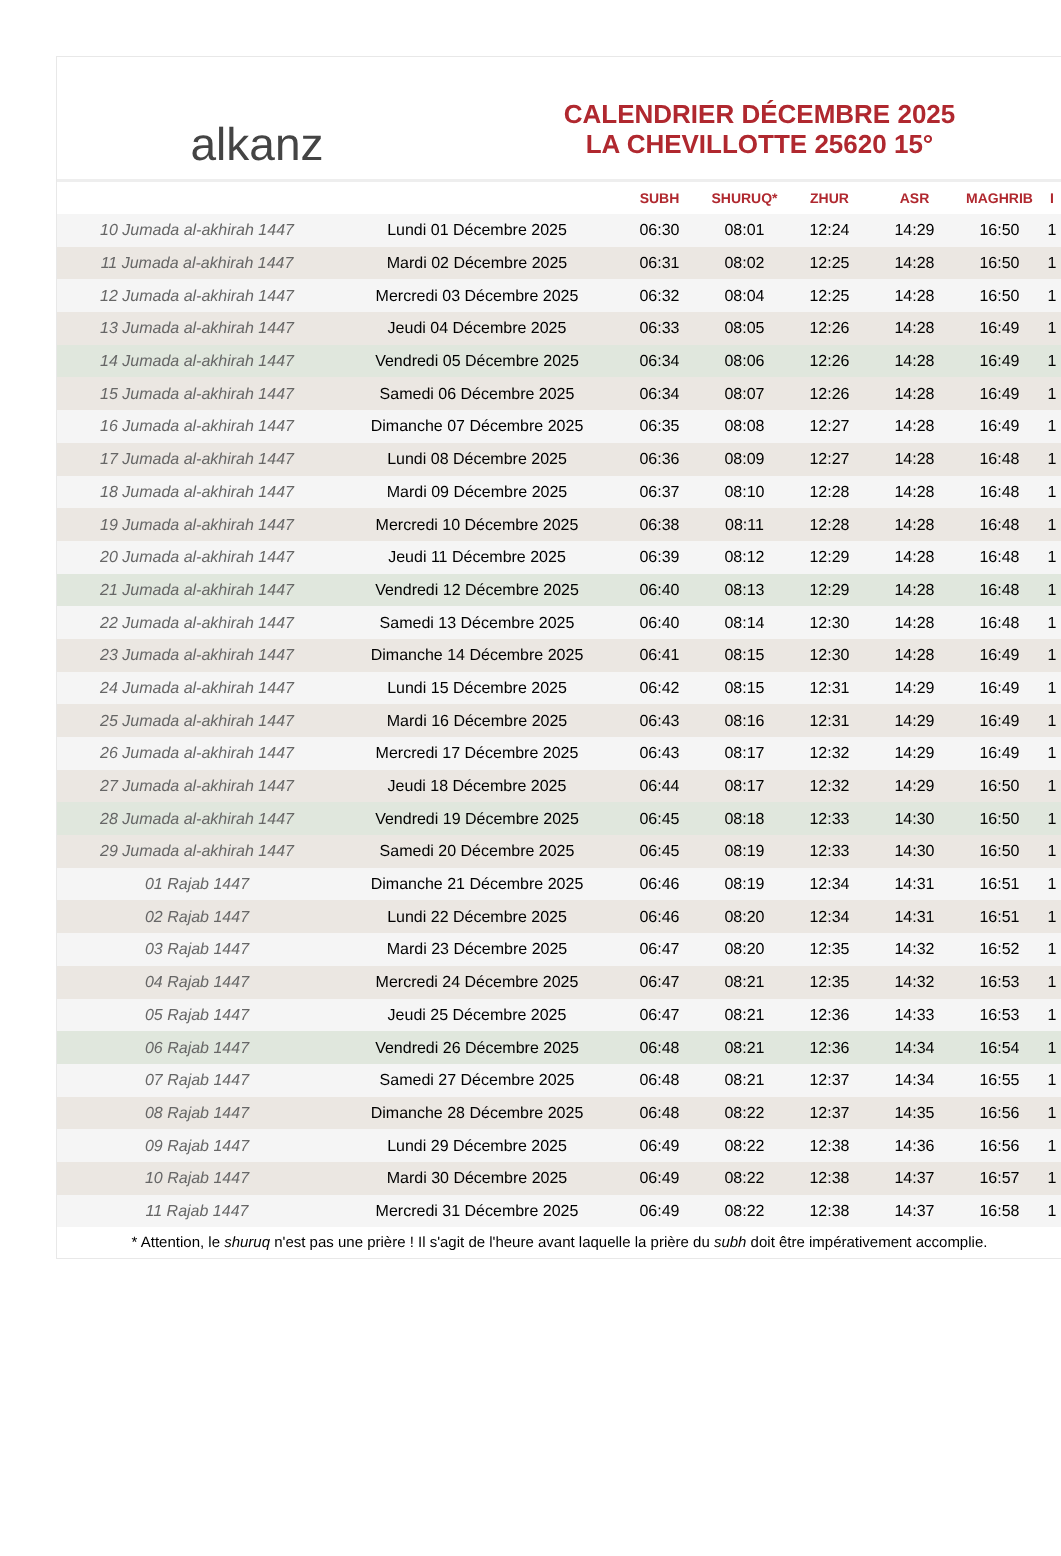alkanz
CALENDRIER DÉCEMBRE 2025
LA CHEVILLOTTE 25620 15°
| | | SUBH | SHURUQ* | ZHUR | ASR | MAGHRIB | I |
| --- | --- | --- | --- | --- | --- | --- | --- |
| 10 Jumada al-akhirah 1447 | Lundi 01 Décembre 2025 | 06:30 | 08:01 | 12:24 | 14:29 | 16:50 | 1 |
| 11 Jumada al-akhirah 1447 | Mardi 02 Décembre 2025 | 06:31 | 08:02 | 12:25 | 14:28 | 16:50 | 1 |
| 12 Jumada al-akhirah 1447 | Mercredi 03 Décembre 2025 | 06:32 | 08:04 | 12:25 | 14:28 | 16:50 | 1 |
| 13 Jumada al-akhirah 1447 | Jeudi 04 Décembre 2025 | 06:33 | 08:05 | 12:26 | 14:28 | 16:49 | 1 |
| 14 Jumada al-akhirah 1447 | Vendredi 05 Décembre 2025 | 06:34 | 08:06 | 12:26 | 14:28 | 16:49 | 1 |
| 15 Jumada al-akhirah 1447 | Samedi 06 Décembre 2025 | 06:34 | 08:07 | 12:26 | 14:28 | 16:49 | 1 |
| 16 Jumada al-akhirah 1447 | Dimanche 07 Décembre 2025 | 06:35 | 08:08 | 12:27 | 14:28 | 16:49 | 1 |
| 17 Jumada al-akhirah 1447 | Lundi 08 Décembre 2025 | 06:36 | 08:09 | 12:27 | 14:28 | 16:48 | 1 |
| 18 Jumada al-akhirah 1447 | Mardi 09 Décembre 2025 | 06:37 | 08:10 | 12:28 | 14:28 | 16:48 | 1 |
| 19 Jumada al-akhirah 1447 | Mercredi 10 Décembre 2025 | 06:38 | 08:11 | 12:28 | 14:28 | 16:48 | 1 |
| 20 Jumada al-akhirah 1447 | Jeudi 11 Décembre 2025 | 06:39 | 08:12 | 12:29 | 14:28 | 16:48 | 1 |
| 21 Jumada al-akhirah 1447 | Vendredi 12 Décembre 2025 | 06:40 | 08:13 | 12:29 | 14:28 | 16:48 | 1 |
| 22 Jumada al-akhirah 1447 | Samedi 13 Décembre 2025 | 06:40 | 08:14 | 12:30 | 14:28 | 16:48 | 1 |
| 23 Jumada al-akhirah 1447 | Dimanche 14 Décembre 2025 | 06:41 | 08:15 | 12:30 | 14:28 | 16:49 | 1 |
| 24 Jumada al-akhirah 1447 | Lundi 15 Décembre 2025 | 06:42 | 08:15 | 12:31 | 14:29 | 16:49 | 1 |
| 25 Jumada al-akhirah 1447 | Mardi 16 Décembre 2025 | 06:43 | 08:16 | 12:31 | 14:29 | 16:49 | 1 |
| 26 Jumada al-akhirah 1447 | Mercredi 17 Décembre 2025 | 06:43 | 08:17 | 12:32 | 14:29 | 16:49 | 1 |
| 27 Jumada al-akhirah 1447 | Jeudi 18 Décembre 2025 | 06:44 | 08:17 | 12:32 | 14:29 | 16:50 | 1 |
| 28 Jumada al-akhirah 1447 | Vendredi 19 Décembre 2025 | 06:45 | 08:18 | 12:33 | 14:30 | 16:50 | 1 |
| 29 Jumada al-akhirah 1447 | Samedi 20 Décembre 2025 | 06:45 | 08:19 | 12:33 | 14:30 | 16:50 | 1 |
| 01 Rajab 1447 | Dimanche 21 Décembre 2025 | 06:46 | 08:19 | 12:34 | 14:31 | 16:51 | 1 |
| 02 Rajab 1447 | Lundi 22 Décembre 2025 | 06:46 | 08:20 | 12:34 | 14:31 | 16:51 | 1 |
| 03 Rajab 1447 | Mardi 23 Décembre 2025 | 06:47 | 08:20 | 12:35 | 14:32 | 16:52 | 1 |
| 04 Rajab 1447 | Mercredi 24 Décembre 2025 | 06:47 | 08:21 | 12:35 | 14:32 | 16:53 | 1 |
| 05 Rajab 1447 | Jeudi 25 Décembre 2025 | 06:47 | 08:21 | 12:36 | 14:33 | 16:53 | 1 |
| 06 Rajab 1447 | Vendredi 26 Décembre 2025 | 06:48 | 08:21 | 12:36 | 14:34 | 16:54 | 1 |
| 07 Rajab 1447 | Samedi 27 Décembre 2025 | 06:48 | 08:21 | 12:37 | 14:34 | 16:55 | 1 |
| 08 Rajab 1447 | Dimanche 28 Décembre 2025 | 06:48 | 08:22 | 12:37 | 14:35 | 16:56 | 1 |
| 09 Rajab 1447 | Lundi 29 Décembre 2025 | 06:49 | 08:22 | 12:38 | 14:36 | 16:56 | 1 |
| 10 Rajab 1447 | Mardi 30 Décembre 2025 | 06:49 | 08:22 | 12:38 | 14:37 | 16:57 | 1 |
| 11 Rajab 1447 | Mercredi 31 Décembre 2025 | 06:49 | 08:22 | 12:38 | 14:37 | 16:58 | 1 |
* Attention, le shuruq n'est pas une prière ! Il s'agit de l'heure avant laquelle la prière du subh doit être impérativement accomplie.